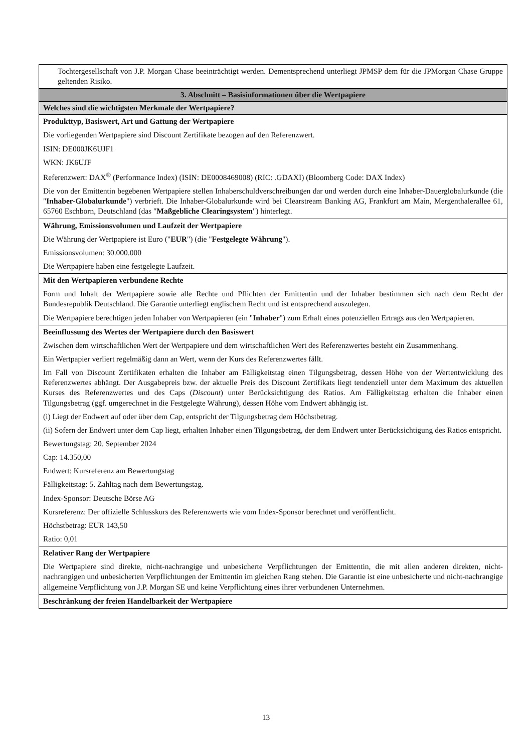| Tochtergesellschaft von J.P. Morgan Chase beeinträchtigt werden. Dementsprechend unterliegt JPMSP dem für die JPMorgan Chase Gruppe geltenden Risiko. |
| 3. Abschnitt – Basisinformationen über die Wertpapiere |
| Welches sind die wichtigsten Merkmale der Wertpapiere? |
| Produkttyp, Basiswert, Art und Gattung der Wertpapiere Die vorliegenden Wertpapiere sind Discount Zertifikate bezogen auf den Referenzwert. ISIN: DE000JK6UJF1 WKN: JK6UJF Referenzwert: DAX<sup>®</sup> (Performance Index) (ISIN: DE0008469008) (RIC: .GDAXI) (Bloomberg Code: DAX Index) Die von der Emittentin begebenen Wertpapiere stellen Inhaberschuldverschreibungen dar und werden durch eine Inhaber-Dauerglobalurkunde (die " Inhaber-Globalurkunde ") verbrieft. Die Inhaber-Globalurkunde wird bei Clearstream Banking AG, Frankfurt am Main, Mergenthalerallee 61, 65760 Eschborn, Deutschland (das " Maßgebliche Clearingsystem ") hinterlegt. |
| Währung, Emissionsvolumen und Laufzeit der Wertpapiere Die Währung der Wertpapiere ist Euro (" EUR ") (die " Festgelegte Währung "). Emissionsvolumen: 30.000.000 Die Wertpapiere haben eine festgelegte Laufzeit. |
| Mit den Wertpapieren verbundene Rechte Form und Inhalt der Wertpapiere sowie alle Rechte und Pflichten der Emittentin und der Inhaber bestimmen sich nach dem Recht der Bundesrepublik Deutschland. Die Garantie unterliegt englischem Recht und ist entsprechend auszulegen. Die Wertpapiere berechtigen jeden Inhaber von Wertpapieren (ein " Inhaber ") zum Erhalt eines potenziellen Ertrags aus den Wertpapieren. |
| Beeinflussung des Wertes der Wertpapiere durch den Basiswert Zwischen dem wirtschaftlichen Wert der Wertpapiere und dem wirtschaftlichen Wert des Referenzwertes besteht ein Zusammenhang. Ein Wertpapier verliert regelmäßig dann an Wert, wenn der Kurs des Referenzwertes fällt. Im Fall von Discount Zertifikaten erhalten die Inhaber am Fälligkeitstag einen Tilgungsbetrag, dessen Höhe von der Wertentwicklung des Referenzwertes abhängt. Der Ausgabepreis bzw. der aktuelle Preis des Discount Zertifikats liegt tendenziell unter dem Maximum des aktuellen Kurses des Referenzwertes und des Caps ( Discount ) unter Berücksichtigung des Ratios. Am Fälligkeitstag erhalten die Inhaber einen Tilgungsbetrag (ggf. umgerechnet in die Festgelegte Währung), dessen Höhe vom Endwert abhängig ist. (i) Liegt der Endwert auf oder über dem Cap, entspricht der Tilgungsbetrag dem Höchstbetrag. (ii) Sofern der Endwert unter dem Cap liegt, erhalten Inhaber einen Tilgungsbetrag, der dem Endwert unter Berücksichtigung des Ratios entspricht. Bewertungstag: 20. September 2024 Cap: 14.350,00 Endwert: Kursreferenz am Bewertungstag Fälligkeitstag: 5. Zahltag nach dem Bewertungstag. Index-Sponsor: Deutsche Börse AG Kursreferenz: Der offizielle Schlusskurs des Referenzwerts wie vom Index-Sponsor berechnet und veröffentlicht. Höchstbetrag: EUR 143,50 Ratio: 0,01 |
| Relativer Rang der Wertpapiere Die Wertpapiere sind direkte, nicht-nachrangige und unbesicherte Verpflichtungen der Emittentin, die mit allen anderen direkten, nicht-nachrangigen und unbesicherten Verpflichtungen der Emittentin im gleichen Rang stehen. Die Garantie ist eine unbesicherte und nicht-nachrangige allgemeine Verpflichtung von J.P. Morgan SE und keine Verpflichtung eines ihrer verbundenen Unternehmen. |
| Beschränkung der freien Handelbarkeit der Wertpapiere |
13